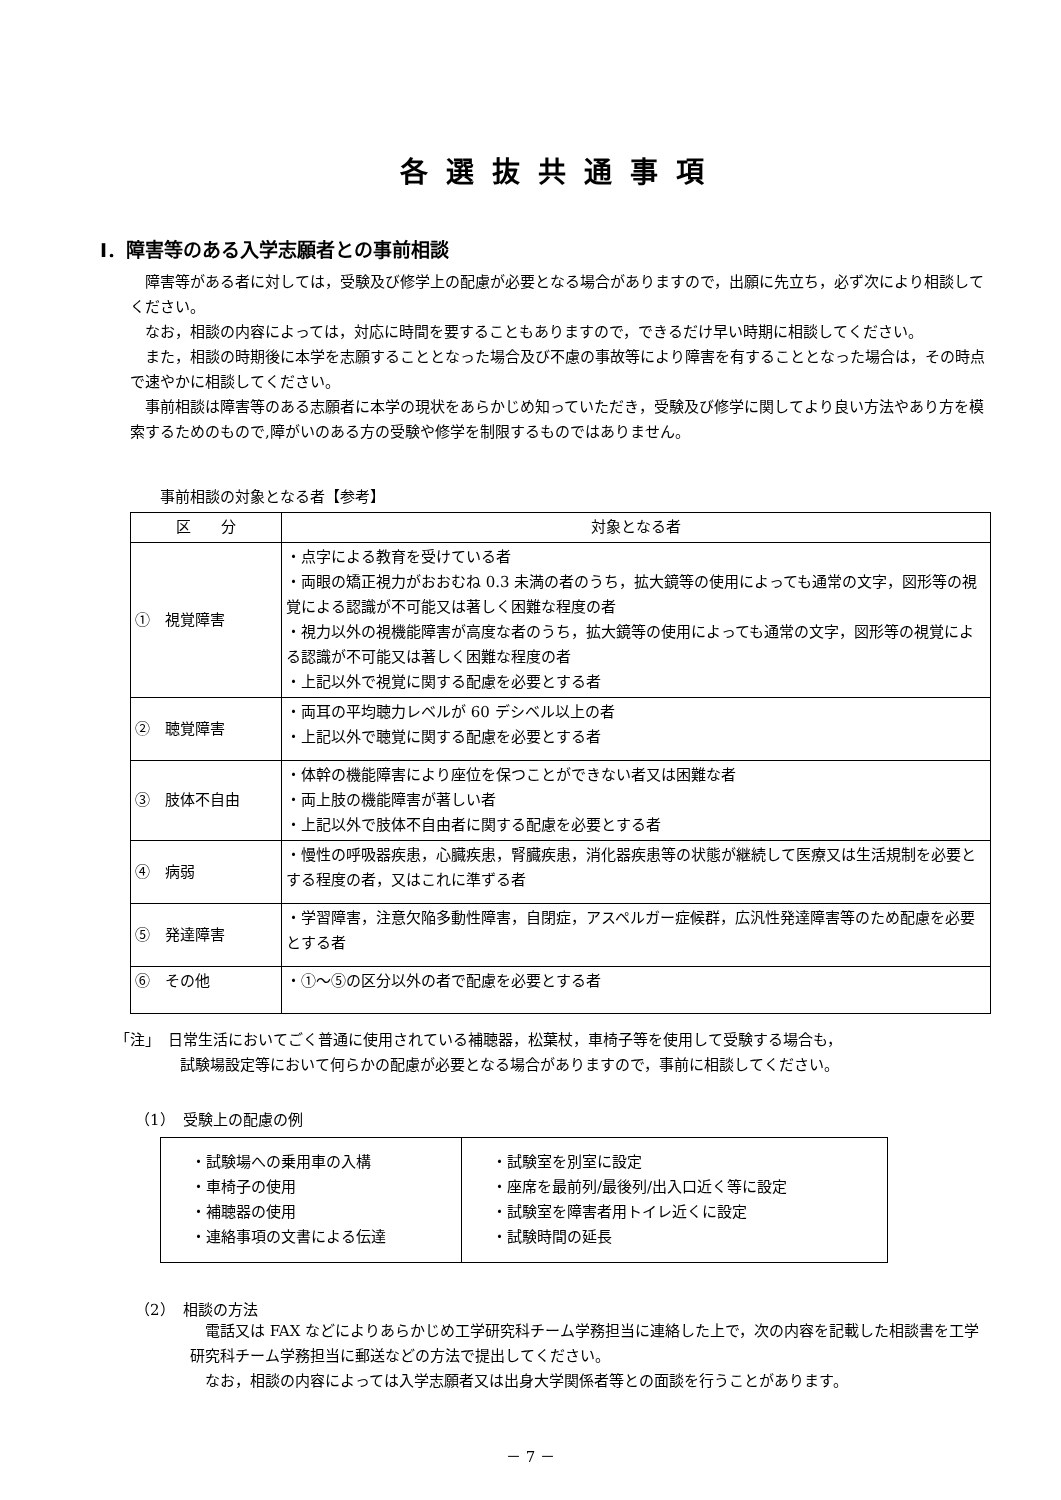各選抜共通事項
Ⅰ．障害等のある入学志願者との事前相談
障害等がある者に対しては，受験及び修学上の配慮が必要となる場合がありますので，出願に先立ち，必ず次により相談してください。
なお，相談の内容によっては，対応に時間を要することもありますので，できるだけ早い時期に相談してください。
また，相談の時期後に本学を志願することとなった場合及び不慮の事故等により障害を有することとなった場合は，その時点で速やかに相談してください。
事前相談は障害等のある志願者に本学の現状をあらかじめ知っていただき，受験及び修学に関してより良い方法やあり方を模索するためのもので,障がいのある方の受験や修学を制限するものではありません。
事前相談の対象となる者【参考】
| 区 分 | 対象となる者 |
| --- | --- |
| ① 視覚障害 | ・点字による教育を受けている者 ・両眼の矯正視力がおおむね 0.3 未満の者のうち，拡大鏡等の使用によっても通常の文字，図形等の視覚による認識が不可能又は著しく困難な程度の者 ・視力以外の視機能障害が高度な者のうち，拡大鏡等の使用によっても通常の文字，図形等の視覚による認識が不可能又は著しく困難な程度の者 ・上記以外で視覚に関する配慮を必要とする者 |
| ② 聴覚障害 | ・両耳の平均聴力レベルが 60 デシベル以上の者 ・上記以外で聴覚に関する配慮を必要とする者 |
| ③ 肢体不自由 | ・体幹の機能障害により座位を保つことができない者又は困難な者 ・両上肢の機能障害が著しい者 ・上記以外で肢体不自由者に関する配慮を必要とする者 |
| ④ 病弱 | ・慢性の呼吸器疾患，心臓疾患，腎臓疾患，消化器疾患等の状態が継続して医療又は生活規制を必要とする程度の者，又はこれに準ずる者 |
| ⑤ 発達障害 | ・学習障害，注意欠陥多動性障害，自閉症，アスペルガー症候群，広汎性発達障害等のため配慮を必要とする者 |
| ⑥ その他 | ・①～⑤の区分以外の者で配慮を必要とする者 |
「注」　日常生活においてごく普通に使用されている補聴器，松葉杖，車椅子等を使用して受験する場合も，
試験場設定等において何らかの配慮が必要となる場合がありますので，事前に相談してください。
（1）　受験上の配慮の例
| ・試験場への乗用車の入構 ・車椅子の使用 ・補聴器の使用 ・連絡事項の文書による伝達 | ・試験室を別室に設定 ・座席を最前列/最後列/出入口近く等に設定 ・試験室を障害者用トイレ近くに設定 ・試験時間の延長 |
（2）　相談の方法
電話又は FAX などによりあらかじめ工学研究科チーム学務担当に連絡した上で，次の内容を記載した相談書を工学研究科チーム学務担当に郵送などの方法で提出してください。
なお，相談の内容によっては入学志願者又は出身大学関係者等との面談を行うことがあります。
－ 7 －